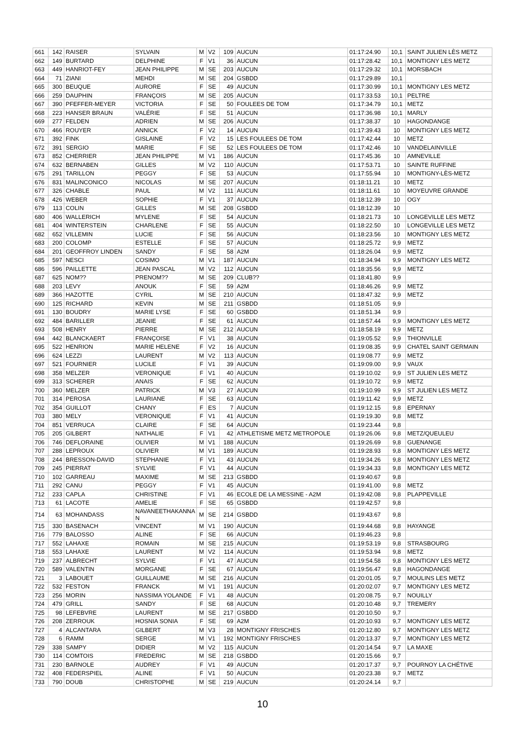| 661 | 142 | RAISER | SYLVAIN | M | V2 | 109 | AUCUN | 01:17:24.90 | 10,1 | SAINT JULIEN LÈS METZ |
| 662 | 149 | BURTARD | DELPHINE | F | V1 | 36 | AUCUN | 01:17:28.42 | 10,1 | MONTIGNY LES METZ |
| 663 | 449 | HANRIOT-FEY | JEAN PHILIPPE | M | SE | 203 | AUCUN | 01:17:29.32 | 10,1 | MORSBACH |
| 664 | 71 | ZIANI | MEHDI | M | SE | 204 | GSBDD | 01:17:29.89 | 10,1 | |
| 665 | 300 | BEUQUE | AURORE | F | SE | 49 | AUCUN | 01:17:30.99 | 10,1 | MONTIGNY LES METZ |
| 666 | 259 | DAUPHIN | FRANÇOIS | M | SE | 205 | AUCUN | 01:17:33.53 | 10,1 | PELTRE |
| 667 | 390 | PFEFFER-MEYER | VICTORIA | F | SE | 50 | FOULEES DE TOM | 01:17:34.79 | 10,1 | METZ |
| 668 | 223 | HANSER BRAUN | VALÉRIE | F | SE | 51 | AUCUN | 01:17:36.98 | 10,1 | MARLY |
| 669 | 277 | FELDEN | ADRIEN | M | SE | 206 | AUCUN | 01:17:38.37 | 10 | HAGONDANGE |
| 670 | 466 | ROUYER | ANNICK | F | V2 | 14 | AUCUN | 01:17:39.43 | 10 | MONTIGNY LES METZ |
| 671 | 392 | FINK | GISLAINE | F | V2 | 15 | LES FOULEES DE TOM | 01:17:42.44 | 10 | METZ |
| 672 | 391 | SERGIO | MARIE | F | SE | 52 | LES FOULEES DE TOM | 01:17:42.46 | 10 | VANDELAINVILLE |
| 673 | 852 | CHERRIER | JEAN PHILIPPE | M | V1 | 186 | AUCUN | 01:17:45.36 | 10 | AMNEVILLE |
| 674 | 632 | BERNABEN | GILLES | M | V2 | 110 | AUCUN | 01:17:53.71 | 10 | SAINTE RUFFINE |
| 675 | 291 | TARILLON | PEGGY | F | SE | 53 | AUCUN | 01:17:55.94 | 10 | MONTIGNY-LÈS-METZ |
| 676 | 831 | MALINCONICO | NICOLAS | M | SE | 207 | AUCUN | 01:18:11.21 | 10 | METZ |
| 677 | 326 | CHABLE | PAUL | M | V2 | 111 | AUCUN | 01:18:11.61 | 10 | MOYEUVRE GRANDE |
| 678 | 426 | WEBER | SOPHIE | F | V1 | 37 | AUCUN | 01:18:12.39 | 10 | OGY |
| 679 | 113 | COLIN | GILLES | M | SE | 208 | GSBDD | 01:18:12.39 | 10 | |
| 680 | 406 | WALLERICH | MYLENE | F | SE | 54 | AUCUN | 01:18:21.73 | 10 | LONGEVILLE LES METZ |
| 681 | 404 | WINTERSTEIN | CHARLENE | F | SE | 55 | AUCUN | 01:18:22.50 | 10 | LONGEVILLE LES METZ |
| 682 | 652 | VILLEMIN | LUCIE | F | SE | 56 | AUCUN | 01:18:23.56 | 10 | MONTIGNY LES METZ |
| 683 | 200 | COLOMP | ESTELLE | F | SE | 57 | AUCUN | 01:18:25.72 | 9,9 | METZ |
| 684 | 201 | GEOFFROY LINDEN | SANDY | F | SE | 58 | A2M | 01:18:26.04 | 9,9 | METZ |
| 685 | 597 | NESCI | COSIMO | M | V1 | 187 | AUCUN | 01:18:34.94 | 9,9 | MONTIGNY LES METZ |
| 686 | 596 | PAILLETTE | JEAN PASCAL | M | V2 | 112 | AUCUN | 01:18:35.56 | 9,9 | METZ |
| 687 | 625 | NOM?? | PRENOM?? | M | SE | 209 | CLUB?? | 01:18:41.80 | 9,9 | |
| 688 | 203 | LEVY | ANOUK | F | SE | 59 | A2M | 01:18:46.26 | 9,9 | METZ |
| 689 | 366 | HAZOTTE | CYRIL | M | SE | 210 | AUCUN | 01:18:47.32 | 9,9 | METZ |
| 690 | 125 | RICHARD | KEVIN | M | SE | 211 | GSBDD | 01:18:51.05 | 9,9 | |
| 691 | 130 | BOUDRY | MARIE LYSE | F | SE | 60 | GSBDD | 01:18:51.34 | 9,9 | |
| 692 | 484 | BARILLER | JEANIE | F | SE | 61 | AUCUN | 01:18:57.44 | 9,9 | MONTIGNY LES METZ |
| 693 | 508 | HENRY | PIERRE | M | SE | 212 | AUCUN | 01:18:58.19 | 9,9 | METZ |
| 694 | 442 | BLANCKAERT | FRANÇOISE | F | V1 | 38 | AUCUN | 01:19:05.52 | 9,9 | THIONVILLE |
| 695 | 522 | HENRION | MARIE HELENE | F | V2 | 16 | AUCUN | 01:19:08.35 | 9,9 | CHATEL SAINT GERMAIN |
| 696 | 624 | LEZZI | LAURENT | M | V2 | 113 | AUCUN | 01:19:08.77 | 9,9 | METZ |
| 697 | 521 | FOURNIER | LUCILE | F | V1 | 39 | AUCUN | 01:19:09.00 | 9,9 | VAUX |
| 698 | 358 | MELZER | VERONIQUE | F | V1 | 40 | AUCUN | 01:19:10.02 | 9,9 | ST JULIEN LES METZ |
| 699 | 313 | SCHERER | ANAIS | F | SE | 62 | AUCUN | 01:19:10.72 | 9,9 | METZ |
| 700 | 360 | MELZER | PATRICK | M | V3 | 27 | AUCUN | 01:19:10.99 | 9,9 | ST JULIEN LES METZ |
| 701 | 314 | PEROSA | LAURIANE | F | SE | 63 | AUCUN | 01:19:11.42 | 9,9 | METZ |
| 702 | 354 | GUILLOT | CHANY | F | ES | 7 | AUCUN | 01:19:12.15 | 9,8 | EPERNAY |
| 703 | 380 | MELY | VERONIQUE | F | V1 | 41 | AUCUN | 01:19:19.30 | 9,8 | METZ |
| 704 | 851 | VERRUCA | CLAIRE | F | SE | 64 | AUCUN | 01:19:23.44 | 9,8 | |
| 705 | 205 | GILBERT | NATHALIE | F | V1 | 42 | ATHLETISME METZ METROPOLE | 01:19:26.06 | 9,8 | METZ/QUEULEU |
| 706 | 746 | DEFLORAINE | OLIVIER | M | V1 | 188 | AUCUN | 01:19:26.69 | 9,8 | GUENANGE |
| 707 | 288 | LEPROUX | OLIVIER | M | V1 | 189 | AUCUN | 01:19:28.93 | 9,8 | MONTIGNY LES METZ |
| 708 | 244 | BRESSON-DAVID | STEPHANIE | F | V1 | 43 | AUCUN | 01:19:34.26 | 9,8 | MONTIGNY LES METZ |
| 709 | 245 | PIERRAT | SYLVIE | F | V1 | 44 | AUCUN | 01:19:34.33 | 9,8 | MONTIGNY LES METZ |
| 710 | 102 | GARREAU | MAXIME | M | SE | 213 | GSBDD | 01:19:40.67 | 9,8 | |
| 711 | 292 | CANU | PEGGY | F | V1 | 45 | AUCUN | 01:19:41.00 | 9,8 | METZ |
| 712 | 233 | CAPLA | CHRISTINE | F | V1 | 46 | ECOLE DE LA MESSINE - A2M | 01:19:42.08 | 9,8 | PLAPPEVILLE |
| 713 | 61 | LACOTE | AMELIE | F | SE | 65 | GSBDD | 01:19:42.57 | 9,8 | |
| 714 | 63 | MOHANDASS | NAVANEETHAKANNA N | M | SE | 214 | GSBDD | 01:19:43.67 | 9,8 | |
| 715 | 330 | BASENACH | VINCENT | M | V1 | 190 | AUCUN | 01:19:44.68 | 9,8 | HAYANGE |
| 716 | 779 | BALOSSO | ALINE | F | SE | 66 | AUCUN | 01:19:46.23 | 9,8 | |
| 717 | 552 | LAHAXE | ROMAIN | M | SE | 215 | AUCUN | 01:19:53.19 | 9,8 | STRASBOURG |
| 718 | 553 | LAHAXE | LAURENT | M | V2 | 114 | AUCUN | 01:19:53.94 | 9,8 | METZ |
| 719 | 237 | ALBRECHT | SYLVIE | F | V1 | 47 | AUCUN | 01:19:54.58 | 9,8 | MONTIGNY LES METZ |
| 720 | 589 | VALENTIN | MORGANE | F | SE | 67 | AUCUN | 01:19:56.47 | 9,8 | HAGONDANGE |
| 721 | 3 | LABOUET | GUILLAUME | M | SE | 216 | AUCUN | 01:20:01.05 | 9,7 | MOULINS LES METZ |
| 722 | 532 | FESTON | FRANCK | M | V1 | 191 | AUCUN | 01:20:02.07 | 9,7 | MONTIGNY LES METZ |
| 723 | 256 | MORIN | NASSIMA YOLANDE | F | V1 | 48 | AUCUN | 01:20:08.75 | 9,7 | NOUILLY |
| 724 | 479 | GRILL | SANDY | F | SE | 68 | AUCUN | 01:20:10.48 | 9,7 | TREMERY |
| 725 | 98 | LEFEBVRE | LAURENT | M | SE | 217 | GSBDD | 01:20:10.50 | 9,7 | |
| 726 | 208 | ZERROUK | HOSNIA SONIA | F | SE | 69 | A2M | 01:20:10.93 | 9,7 | MONTIGNY LES METZ |
| 727 | 4 | ALCANTARA | GILBERT | M | V3 | 28 | MONTIGNY FRISCHES | 01:20:12.80 | 9,7 | MONTIGNY LES METZ |
| 728 | 6 | RAMM | SERGE | M | V1 | 192 | MONTIGNY FRISCHES | 01:20:13.37 | 9,7 | MONTIGNY LES METZ |
| 729 | 338 | SAMPY | DIDIER | M | V2 | 115 | AUCUN | 01:20:14.54 | 9,7 | LA MAXE |
| 730 | 114 | COMTOIS | FREDERIC | M | SE | 218 | GSBDD | 01:20:15.66 | 9,7 | |
| 731 | 230 | BARNOLE | AUDREY | F | V1 | 49 | AUCUN | 01:20:17.37 | 9,7 | POURNOY LA CHÉTIVE |
| 732 | 408 | FEDERSPIEL | ALINE | F | V1 | 50 | AUCUN | 01:20:23.38 | 9,7 | METZ |
| 733 | 790 | DOUB | CHRISTOPHE | M | SE | 219 | AUCUN | 01:20:24.14 | 9,7 | |
10